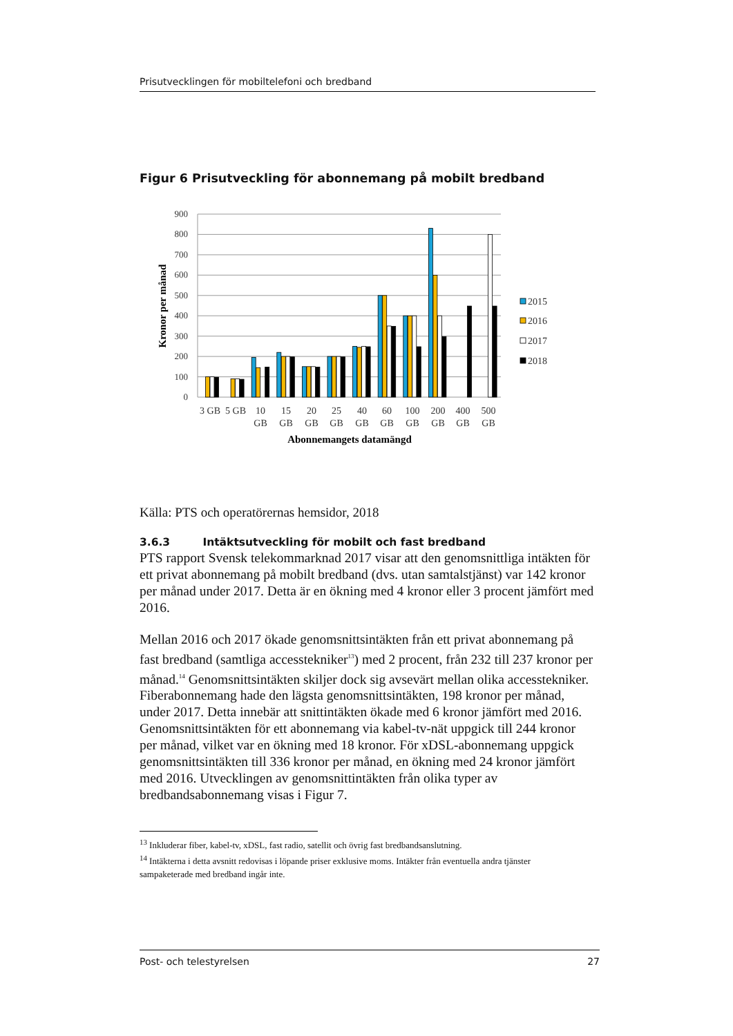Prisutvecklingen för mobiltelefoni och bredband
Figur 6 Prisutveckling för abonnemang på mobilt bredband
900
800
700
600
500
400
300
200
100
0
Kronor per månad
3 GB
5 GB
10
GB
15
GB
20
GB
25
GB
40
GB
60
GB
100
GB
200
GB
400
GB
500
GB
Abonnemangets datamängd
2015
2016
2017
2018
Källa: PTS och operatörernas hemsidor, 2018
3.6.3 Intäktsutveckling för mobilt och fast bredband
PTS rapport Svensk telekommarknad 2017 visar att den genomsnittliga intäkten för ett privat abonnemang på mobilt bredband (dvs. utan samtalstjänst) var 142 kronor per månad under 2017. Detta är en ökning med 4 kronor eller 3 procent jämfört med 2016.
Mellan 2016 och 2017 ökade genomsnittsintäkten från ett privat abonnemang på fast bredband (samtliga accesstekniker<sup>13</sup>) med 2 procent, från 232 till 237 kronor per månad.<sup>14</sup> Genomsnittsintäkten skiljer dock sig avsevärt mellan olika accesstekniker. Fiberabonnemang hade den lägsta genomsnittsintäkten, 198 kronor per månad, under 2017. Detta innebär att snittintäkten ökade med 6 kronor jämfört med 2016. Genomsnittsintäkten för ett abonnemang via kabel-tv-nät uppgick till 244 kronor per månad, vilket var en ökning med 18 kronor. För xDSL-abonnemang uppgick genomsnittsintäkten till 336 kronor per månad, en ökning med 24 kronor jämfört med 2016. Utvecklingen av genomsnittintäkten från olika typer av bredbandsabonnemang visas i Figur 7.
<sup>13</sup> Inkluderar fiber, kabel-tv, xDSL, fast radio, satellit och övrig fast bredbandsanslutning.
<sup>14</sup> Intäkterna i detta avsnitt redovisas i löpande priser exklusive moms. Intäkter från eventuella andra tjänster sampaketerade med bredband ingår inte.
Post- och telestyrelsen 27